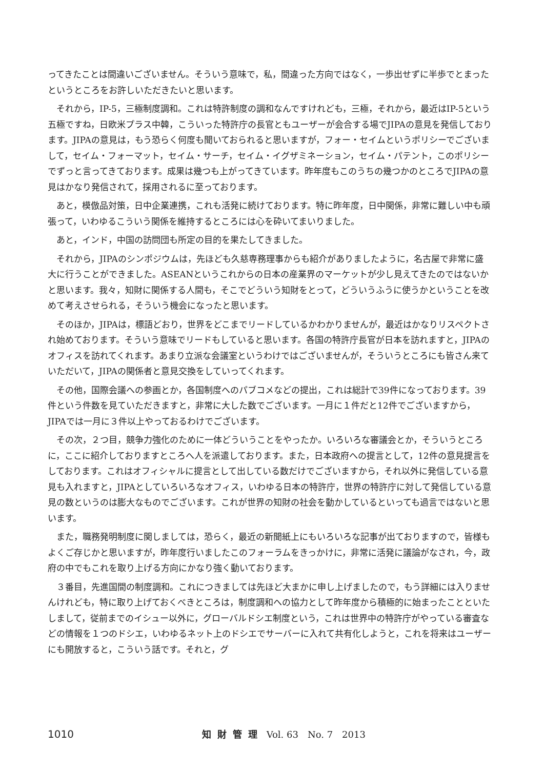ってきたことは間違いございません。そういう意味で，私，間違った方向ではなく，一歩出せずに半歩でとまったというところをお許しいただきたいと思います。
それから，IP-5，三極制度調和。これは特許制度の調和なんですけれども，三極，それから，最近はIP-5という五極ですね，日欧米プラス中韓，こういった特許庁の長官ともユーザーが会合する場でJIPAの意見を発信しております。JIPAの意見は，もう恐らく何度も聞いておられると思いますが，フォー・セイムというポリシーでございまして，セイム・フォーマット，セイム・サーチ，セイム・イグザミネーション，セイム・パテント，このポリシーでずっと言ってきております。成果は幾つも上がってきています。昨年度もこのうちの幾つかのところでJIPAの意見はかなり発信されて，採用されるに至っております。
あと，模倣品対策，日中企業連携，これも活発に続けております。特に昨年度，日中関係，非常に難しい中も頑張って，いわゆるこういう関係を維持するところには心を砕いてまいりました。
あと，インド，中国の訪問団も所定の目的を果たしてきました。
それから，JIPAのシンポジウムは，先ほども久慈専務理事からも紹介がありましたように，名古屋で非常に盛大に行うことができました。ASEANというこれからの日本の産業界のマーケットが少し見えてきたのではないかと思います。我々，知財に関係する人間も，そこでどういう知財をとって，どういうふうに使うかということを改めて考えさせられる，そういう機会になったと思います。
そのほか，JIPAは，標語どおり，世界をどこまでリードしているかわかりませんが，最近はかなりリスペクトされ始めております。そういう意味でリードもしていると思います。各国の特許庁長官が日本を訪れますと，JIPAのオフィスを訪れてくれます。あまり立派な会議室というわけではございませんが，そういうところにも皆さん来ていただいて，JIPAの関係者と意見交換をしていってくれます。
その他，国際会議への参画とか，各国制度へのパブコメなどの提出，これは総計で39件になっております。39件という件数を見ていただきますと，非常に大した数でございます。一月に１件だと12件でございますから，JIPAでは一月に３件以上やっておるわけでございます。
その次，２つ目，競争力強化のために一体どういうことをやったか。いろいろな審議会とか，そういうところに，ここに紹介しておりますところへ人を派遣しております。また，日本政府への提言として，12件の意見提言をしております。これはオフィシャルに提言として出している数だけでございますから，それ以外に発信している意見も入れますと，JIPAとしていろいろなオフィス，いわゆる日本の特許庁，世界の特許庁に対して発信している意見の数というのは膨大なものでございます。これが世界の知財の社会を動かしているといっても過言ではないと思います。
また，職務発明制度に関しましては，恐らく，最近の新聞紙上にもいろいろな記事が出ておりますので，皆様もよくご存じかと思いますが，昨年度行いましたこのフォーラムをきっかけに，非常に活発に議論がなされ，今，政府の中でもこれを取り上げる方向にかなり強く動いております。
３番目，先進国間の制度調和。これにつきましては先ほど大まかに申し上げましたので，もう詳細には入りませんけれども，特に取り上げておくべきところは，制度調和への協力として昨年度から積極的に始まったことといたしまして，従前までのイシュー以外に，グローバルドシエ制度という，これは世界中の特許庁がやっている審査などの情報を１つのドシエ，いわゆるネット上のドシエでサーバーに入れて共有化しようと，これを将来はユーザーにも開放すると，こういう話です。それと，グ
1010 知財管理 Vol. 63　No. 7　2013